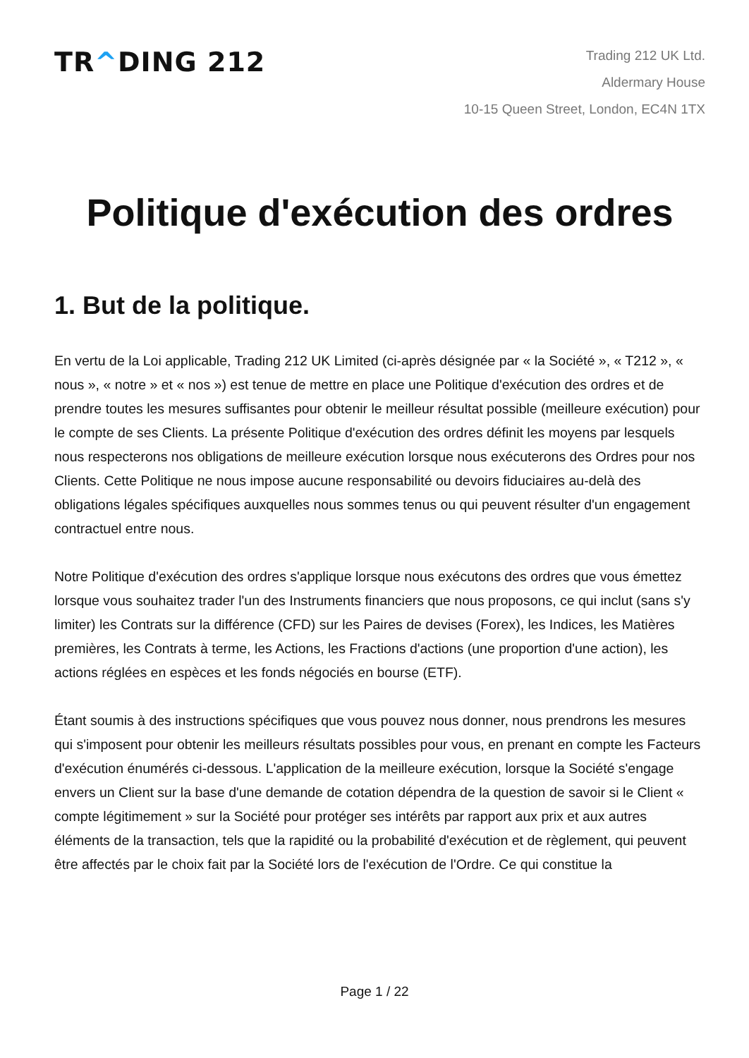TR^DING 212
Trading 212 UK Ltd.
Aldermary House
10-15 Queen Street, London, EC4N 1TX
Politique d'exécution des ordres
1. But de la politique.
En vertu de la Loi applicable, Trading 212 UK Limited (ci-après désignée par « la Société », « T212 », « nous », « notre » et « nos ») est tenue de mettre en place une Politique d'exécution des ordres et de prendre toutes les mesures suffisantes pour obtenir le meilleur résultat possible (meilleure exécution) pour le compte de ses Clients. La présente Politique d'exécution des ordres définit les moyens par lesquels nous respecterons nos obligations de meilleure exécution lorsque nous exécuterons des Ordres pour nos Clients. Cette Politique ne nous impose aucune responsabilité ou devoirs fiduciaires au-delà des obligations légales spécifiques auxquelles nous sommes tenus ou qui peuvent résulter d'un engagement contractuel entre nous.
Notre Politique d'exécution des ordres s'applique lorsque nous exécutons des ordres que vous émettez lorsque vous souhaitez trader l'un des Instruments financiers que nous proposons, ce qui inclut (sans s'y limiter) les Contrats sur la différence (CFD) sur les Paires de devises (Forex), les Indices, les Matières premières, les Contrats à terme, les Actions, les Fractions d'actions (une proportion d'une action), les actions réglées en espèces et les fonds négociés en bourse (ETF).
Étant soumis à des instructions spécifiques que vous pouvez nous donner, nous prendrons les mesures qui s'imposent pour obtenir les meilleurs résultats possibles pour vous, en prenant en compte les Facteurs d'exécution énumérés ci-dessous. L'application de la meilleure exécution, lorsque la Société s'engage envers un Client sur la base d'une demande de cotation dépendra de la question de savoir si le Client « compte légitimement » sur la Société pour protéger ses intérêts par rapport aux prix et aux autres éléments de la transaction, tels que la rapidité ou la probabilité d'exécution et de règlement, qui peuvent être affectés par le choix fait par la Société lors de l'exécution de l'Ordre. Ce qui constitue la
Page 1 / 22